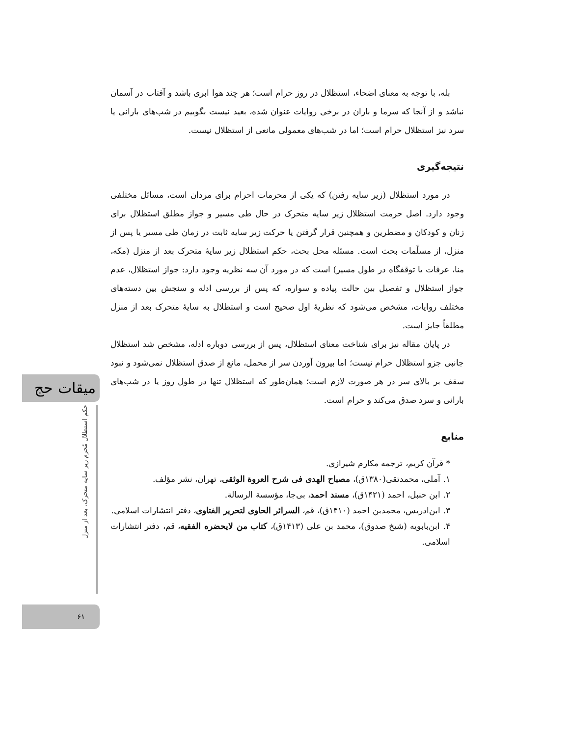بله، با توجه به معنای اضحاء، استظلال در روز حرام است؛ هر چند هوا ابری باشد و آفتاب در آسمان نباشد و از آنجا که سرما و باران در برخی روایات عنوان شده، بعید نیست بگوییم در شب‌های بارانی یا سرد نیز استظلال حرام است؛ اما در شب‌های معمولی مانعی از استظلال نیست.
نتیجه‌گیری
در مورد استظلال (زیر سایه رفتن) که یکی از محرمات احرام برای مردان است، مسائل مختلفی وجود دارد. اصل حرمت استظلال زیر سایه متحرک در حال طی مسیر و جواز مطلق استظلال برای زنان و کودکان و مضطرین و همچنین قرار گرفتن یا حرکت زیر سایه ثابت در زمان طی مسیر یا پس از منزل، از مسلّمات بحث است. مسئله محل بحث، حکم استظلال زیر سایهٔ متحرک بعد از منزل (مکه، منا، عرفات یا توقفگاه در طول مسیر) است که در مورد آن سه نظریه وجود دارد: جواز استظلال، عدم جواز استظلال و تفصیل بین حالت پیاده و سواره، که پس از بررسی ادله و سنجش بین دسته‌های مختلف روایات، مشخص می‌شود که نظریهٔ اول صحیح است و استظلال به سایهٔ متحرک بعد از منزل مطلقاً جایز است.
در پایان مقاله نیز برای شناخت معنای استظلال، پس از بررسی دوباره ادله، مشخص شد استظلال جانبی جزو استظلال حرام نیست؛ اما بیرون آوردن سر از محمل، مانع از صدق استظلال نمی‌شود و نبود سقف بر بالای سر در هر صورت لازم است؛ همان‌طور که استظلال تنها در طول روز یا در شب‌های بارانی و سرد صدق می‌کند و حرام است.
منابع
* قرآن کریم، ترجمه مکارم شیرازی.
۱. آملی، محمدتقی(۱۳۸۰ق)، مصباح الهدی فی شرح العروة الوثقی، تهران، نشر مؤلف.
۲. ابن حنبل، احمد (۱۴۲۱ق)، مسند احمد، بی‌جا، مؤسسة الرسالة.
۳. ابن‌ادریس، محمدبن احمد (۱۴۱۰ق)، قم، السرائر الحاوی لتحریر الفتاوی، دفتر انتشارات اسلامی.
۴. ابن‌بابویه (شیخ صدوق)، محمد بن علی (۱۴۱۳ق)، کتاب من لایحضره الفقیه، قم، دفتر انتشارات اسلامی.
میقات حج
حکم استظلال مُحرم زیر سایه متحرک، بعد از منزل
۶۱